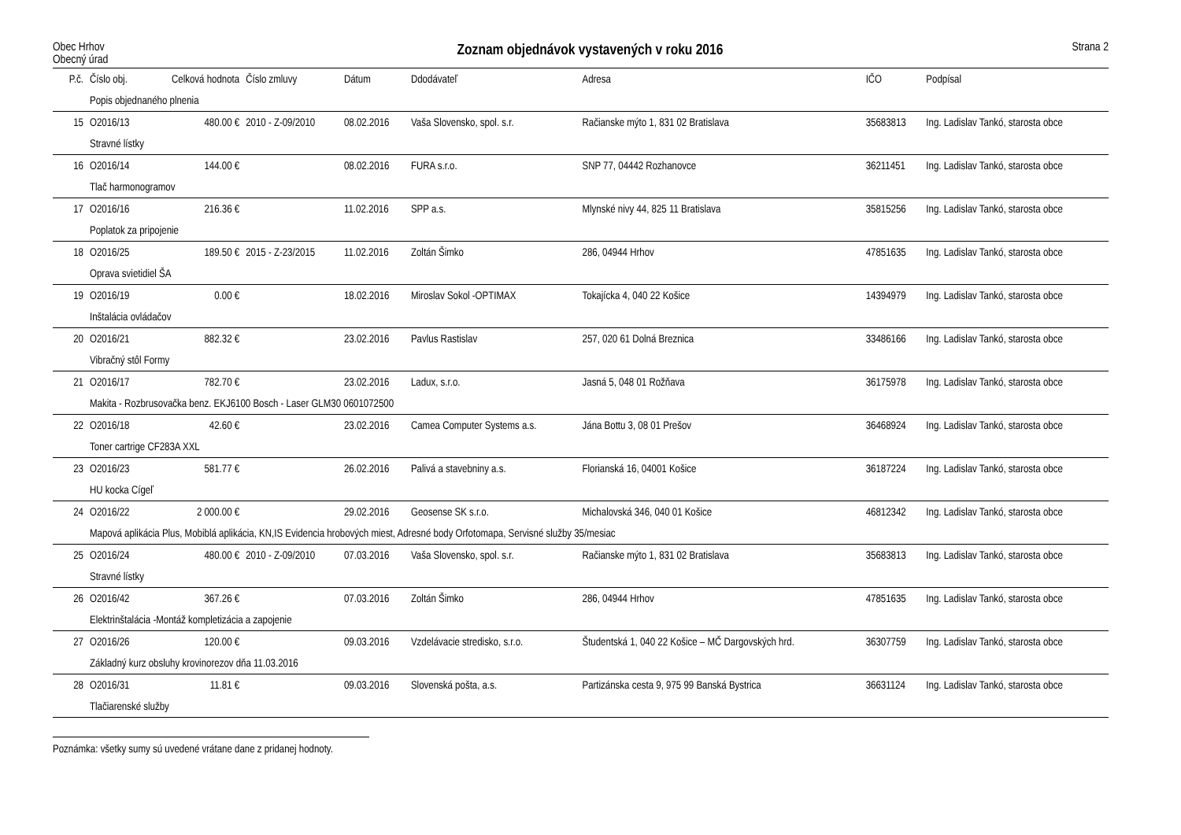Obec Hrhov
Obecný úrad
Zoznam objednávok vystavených v roku 2016
Strana 2
| P.č. | Číslo obj. | Celková hodnota | Číslo zmluvy | Dátum | Ddodávateľ | Adresa | IČO | Podpísal |
| --- | --- | --- | --- | --- | --- | --- | --- | --- |
| | Popis objednaného plnenia | | | | | | | |
| 15 | O2016/13 | 480.00 € | 2010 - Z-09/2010 | 08.02.2016 | Vaša Slovensko, spol. s.r. | Račianske mýto 1, 831 02 Bratislava | 35683813 | Ing. Ladislav Tankó, starosta obce |
| | Stravné lístky | | | | | | | |
| 16 | O2016/14 | 144.00 € | | 08.02.2016 | FURA s.r.o. | SNP 77, 04442 Rozhanovce | 36211451 | Ing. Ladislav Tankó, starosta obce |
| | Tlač harmonogramov | | | | | | | |
| 17 | O2016/16 | 216.36 € | | 11.02.2016 | SPP a.s. | Mlynské nivy 44, 825 11 Bratislava | 35815256 | Ing. Ladislav Tankó, starosta obce |
| | Poplatok za pripojenie | | | | | | | |
| 18 | O2016/25 | 189.50 € | 2015 - Z-23/2015 | 11.02.2016 | Zoltán Šimko | 286, 04944 Hrhov | 47851635 | Ing. Ladislav Tankó, starosta obce |
| | Oprava svietidiel ŠA | | | | | | | |
| 19 | O2016/19 | 0.00 € | | 18.02.2016 | Miroslav Sokol -OPTIMAX | Tokajícka 4, 040 22 Košice | 14394979 | Ing. Ladislav Tankó, starosta obce |
| | Inštalácia ovládačov | | | | | | | |
| 20 | O2016/21 | 882.32 € | | 23.02.2016 | Pavlus Rastislav | 257, 020 61 Dolná Breznica | 33486166 | Ing. Ladislav Tankó, starosta obce |
| | Vibračný stôl Formy | | | | | | | |
| 21 | O2016/17 | 782.70 € | | 23.02.2016 | Ladux, s.r.o. | Jasná 5, 048 01 Rožňava | 36175978 | Ing. Ladislav Tankó, starosta obce |
| | Makita - Rozbrusovačka benz. EKJ6100 Bosch - Laser GLM30 0601072500 | | | | | | | |
| 22 | O2016/18 | 42.60 € | | 23.02.2016 | Camea Computer Systems a.s. | Jána Bottu 3, 08 01 Prešov | 36468924 | Ing. Ladislav Tankó, starosta obce |
| | Toner cartrige CF283A XXL | | | | | | | |
| 23 | O2016/23 | 581.77 € | | 26.02.2016 | Palivá a stavebniny a.s. | Florianská 16, 04001 Košice | 36187224 | Ing. Ladislav Tankó, starosta obce |
| | HU kocka Cígeľ | | | | | | | |
| 24 | O2016/22 | 2 000.00 € | | 29.02.2016 | Geosense SK s.r.o. | Michalovská 346, 040 01 Košice | 46812342 | Ing. Ladislav Tankó, starosta obce |
| | Mapová aplikácia Plus, Mobiblá aplikácia, KN,IS Evidencia hrobových miest, Adresné body Orfotomapa, Servisné služby 35/mesiac | | | | | | | |
| 25 | O2016/24 | 480.00 € | 2010 - Z-09/2010 | 07.03.2016 | Vaša Slovensko, spol. s.r. | Račianske mýto 1, 831 02 Bratislava | 35683813 | Ing. Ladislav Tankó, starosta obce |
| | Stravné lístky | | | | | | | |
| 26 | O2016/42 | 367.26 € | | 07.03.2016 | Zoltán Šimko | 286, 04944 Hrhov | 47851635 | Ing. Ladislav Tankó, starosta obce |
| | Elektrinštalácia -Montáž kompletizácia a zapojenie | | | | | | | |
| 27 | O2016/26 | 120.00 € | | 09.03.2016 | Vzdelávacie stredisko, s.r.o. | Študentská 1, 040 22 Košice – MČ Dargovských hrd. | 36307759 | Ing. Ladislav Tankó, starosta obce |
| | Základný kurz obsluhy krovinorezov dňa 11.03.2016 | | | | | | | |
| 28 | O2016/31 | 11.81 € | | 09.03.2016 | Slovenská pošta, a.s. | Partizánska cesta 9, 975 99 Banská Bystrica | 36631124 | Ing. Ladislav Tankó, starosta obce |
| | Tlačiarenské služby | | | | | | | |
Poznámka: všetky sumy sú uvedené vrátane dane z pridanej hodnoty.